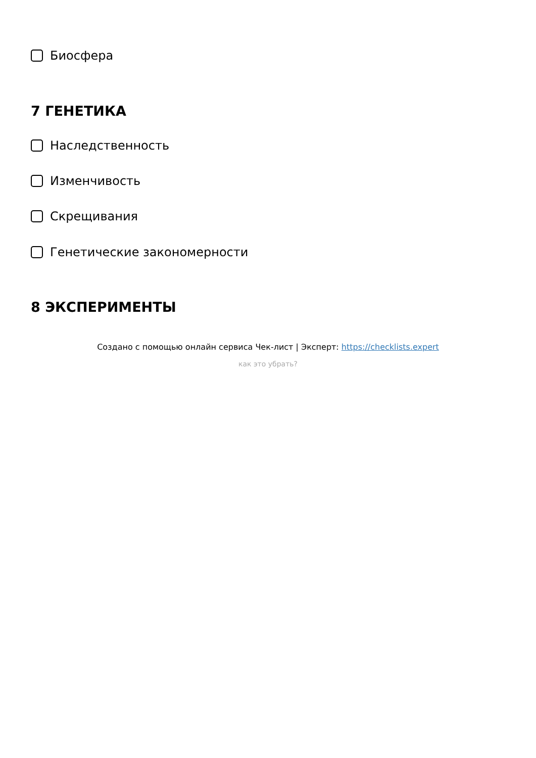Биосфера
7 ГЕНЕТИКА
Наследственность
Изменчивость
Скрещивания
Генетические закономерности
8 ЭКСПЕРИМЕНТЫ
Создано с помощью онлайн сервиса Чек-лист | Эксперт: https://checklists.expert
как это убрать?